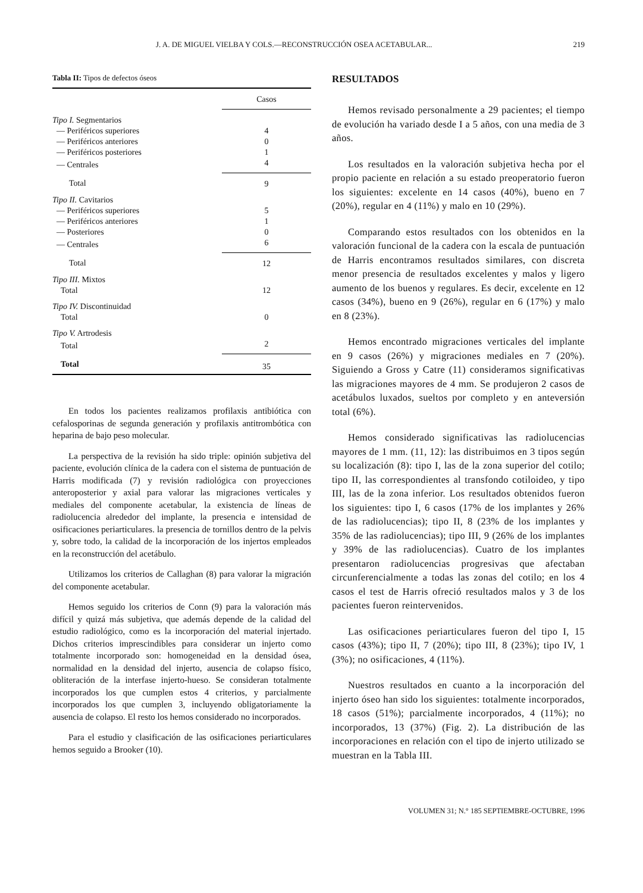J. A. DE MIGUEL VIELBA Y COLS.—RECONSTRUCCIÓN OSEA ACETABULAR... 219
Tabla II: Tipos de defectos óseos
| | Casos |
| Tipo I. Segmentarios | |
| — Periféricos superiores | 4 |
| — Periféricos anteriores | 0 |
| — Periféricos posteriores | 1 |
| — Centrales | 4 |
| Total | 9 |
| Tipo II. Cavitarios | |
| — Periféricos superiores | 5 |
| — Periféricos anteriores | 1 |
| — Posteriores | 0 |
| — Centrales | 6 |
| Total | 12 |
| Tipo III. Mixtos | |
| Total | 12 |
| Tipo IV. Discontinuidad | |
| Total | 0 |
| Tipo V. Artrodesis | |
| Total | 2 |
| Total | 35 |
En todos los pacientes realizamos profilaxis antibiótica con cefalosporinas de segunda generación y profilaxis antitrombótica con heparina de bajo peso molecular.
La perspectiva de la revisión ha sido triple: opinión subjetiva del paciente, evolución clínica de la cadera con el sistema de puntuación de Harris modificada (7) y revisión radiológica con proyecciones anteroposterior y axial para valorar las migraciones verticales y mediales del componente acetabular, la existencia de líneas de radiolucencia alrededor del implante, la presencia e intensidad de osificaciones periarticulares. la presencia de tornillos dentro de la pelvis y, sobre todo, la calidad de la incorporación de los injertos empleados en la reconstrucción del acetábulo.
Utilizamos los criterios de Callaghan (8) para valorar la migración del componente acetabular.
Hemos seguido los criterios de Conn (9) para la valoración más difícil y quizá más subjetiva, que además depende de la calidad del estudio radiológico, como es la incorporación del material injertado. Dichos criterios imprescindibles para considerar un injerto como totalmente incorporado son: homogeneidad en la densidad ósea, normalidad en la densidad del injerto, ausencia de colapso físico, obliteración de la interfase injerto-hueso. Se consideran totalmente incorporados los que cumplen estos 4 criterios, y parcialmente incorporados los que cumplen 3, incluyendo obligatoriamente la ausencia de colapso. El resto los hemos considerado no incorporados.
Para el estudio y clasificación de las osificaciones periarticulares hemos seguido a Brooker (10).
RESULTADOS
Hemos revisado personalmente a 29 pacientes; el tiempo de evolución ha variado desde I a 5 años, con una media de 3 años.
Los resultados en la valoración subjetiva hecha por el propio paciente en relación a su estado preoperatorio fueron los siguientes: excelente en 14 casos (40%), bueno en 7 (20%), regular en 4 (11%) y malo en 10 (29%).
Comparando estos resultados con los obtenidos en la valoración funcional de la cadera con la escala de puntuación de Harris encontramos resultados similares, con discreta menor presencia de resultados excelentes y malos y ligero aumento de los buenos y regulares. Es decir, excelente en 12 casos (34%), bueno en 9 (26%), regular en 6 (17%) y malo en 8 (23%).
Hemos encontrado migraciones verticales del implante en 9 casos (26%) y migraciones mediales en 7 (20%). Siguiendo a Gross y Catre (11) consideramos significativas las migraciones mayores de 4 mm. Se produjeron 2 casos de acetábulos luxados, sueltos por completo y en anteversión total (6%).
Hemos considerado significativas las radiolucencias mayores de 1 mm. (11, 12): las distribuimos en 3 tipos según su localización (8): tipo I, las de la zona superior del cotilo; tipo II, las correspondientes al transfondo cotiloideo, y tipo III, las de la zona inferior. Los resultados obtenidos fueron los siguientes: tipo I, 6 casos (17% de los implantes y 26% de las radiolucencias); tipo II, 8 (23% de los implantes y 35% de las radiolucencias); tipo III, 9 (26% de los implantes y 39% de las radiolucencias). Cuatro de los implantes presentaron radiolucencias progresivas que afectaban circunferencialmente a todas las zonas del cotilo; en los 4 casos el test de Harris ofreció resultados malos y 3 de los pacientes fueron reintervenidos.
Las osificaciones periarticulares fueron del tipo I, 15 casos (43%); tipo II, 7 (20%); tipo III, 8 (23%); tipo IV, 1 (3%); no osificaciones, 4 (11%).
Nuestros resultados en cuanto a la incorporación del injerto óseo han sido los siguientes: totalmente incorporados, 18 casos (51%); parcialmente incorporados, 4 (11%); no incorporados, 13 (37%) (Fig. 2). La distribución de las incorporaciones en relación con el tipo de injerto utilizado se muestran en la Tabla III.
VOLUMEN 31; N.° 185 SEPTIEMBRE-OCTUBRE, 1996